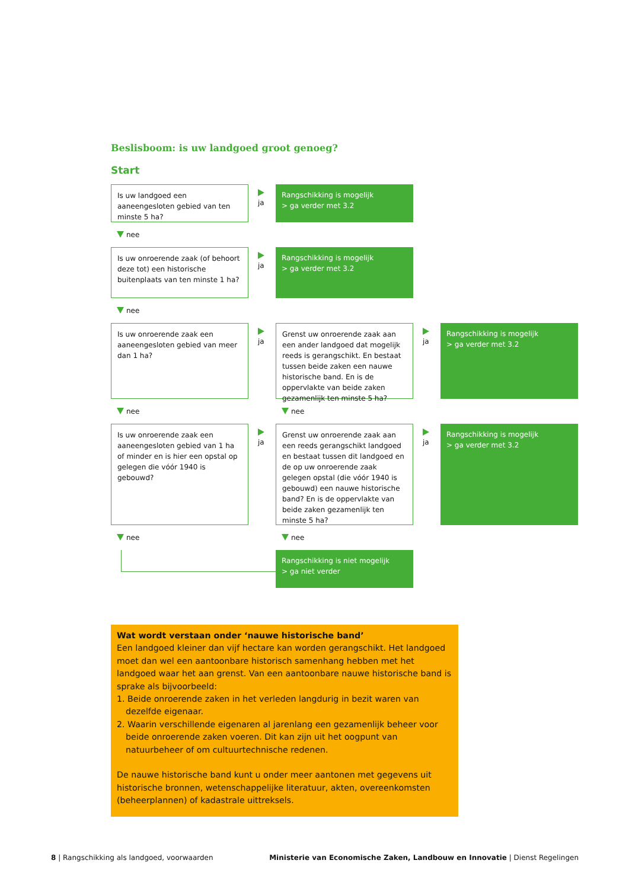Beslisboom: is uw landgoed groot genoeg?
Start
Is uw landgoed een aaneengesloten gebied van ten minste 5 ha?
ja Rangschikking is mogelijk
> ga verder met 3.2
nee
Is uw onroerende zaak (of behoort deze tot) een historische buitenplaats van ten minste 1 ha?
ja Rangschikking is mogelijk
> ga verder met 3.2
nee
Is uw onroerende zaak een aaneengesloten gebied van meer dan 1 ha?
ja Grenst uw onroerende zaak aan een ander landgoed dat mogelijk reeds is gerangschikt. En bestaat tussen beide zaken een nauwe historische band. En is de oppervlakte van beide zaken gezamenlijk ten minste 5 ha?
ja Rangschikking is mogelijk
> ga verder met 3.2
nee nee
Is uw onroerende zaak een aaneengesloten gebied van 1 ha of minder en is hier een opstal op gelegen die vóór 1940 is gebouwd?
ja Grenst uw onroerende zaak aan een reeds gerangschikt landgoed en bestaat tussen dit landgoed en de op uw onroerende zaak gelegen opstal (die vóór 1940 is gebouwd) een nauwe historische band? En is de oppervlakte van beide zaken gezamenlijk ten minste 5 ha?
ja Rangschikking is mogelijk
> ga verder met 3.2
nee nee
Rangschikking is niet mogelijk
> ga niet verder
Wat wordt verstaan onder ‘nauwe historische band’
Een landgoed kleiner dan vijf hectare kan worden gerangschikt. Het landgoed moet dan wel een aantoonbare historisch samenhang hebben met het landgoed waar het aan grenst. Van een aantoonbare nauwe historische band is sprake als bijvoorbeeld:
1. Beide onroerende zaken in het verleden langdurig in bezit waren van dezelfde eigenaar.
2. Waarin verschillende eigenaren al jarenlang een gezamenlijk beheer voor beide onroerende zaken voeren. Dit kan zijn uit het oogpunt van natuurbeheer of om cultuurtechnische redenen.
De nauwe historische band kunt u onder meer aantonen met gegevens uit historische bronnen, wetenschappelijke literatuur, akten, overeenkomsten (beheerplannen) of kadastrale uittreksels.
8 | Rangschikking als landgoed, voorwaarden Ministerie van Economische Zaken, Landbouw en Innovatie | Dienst Regelingen